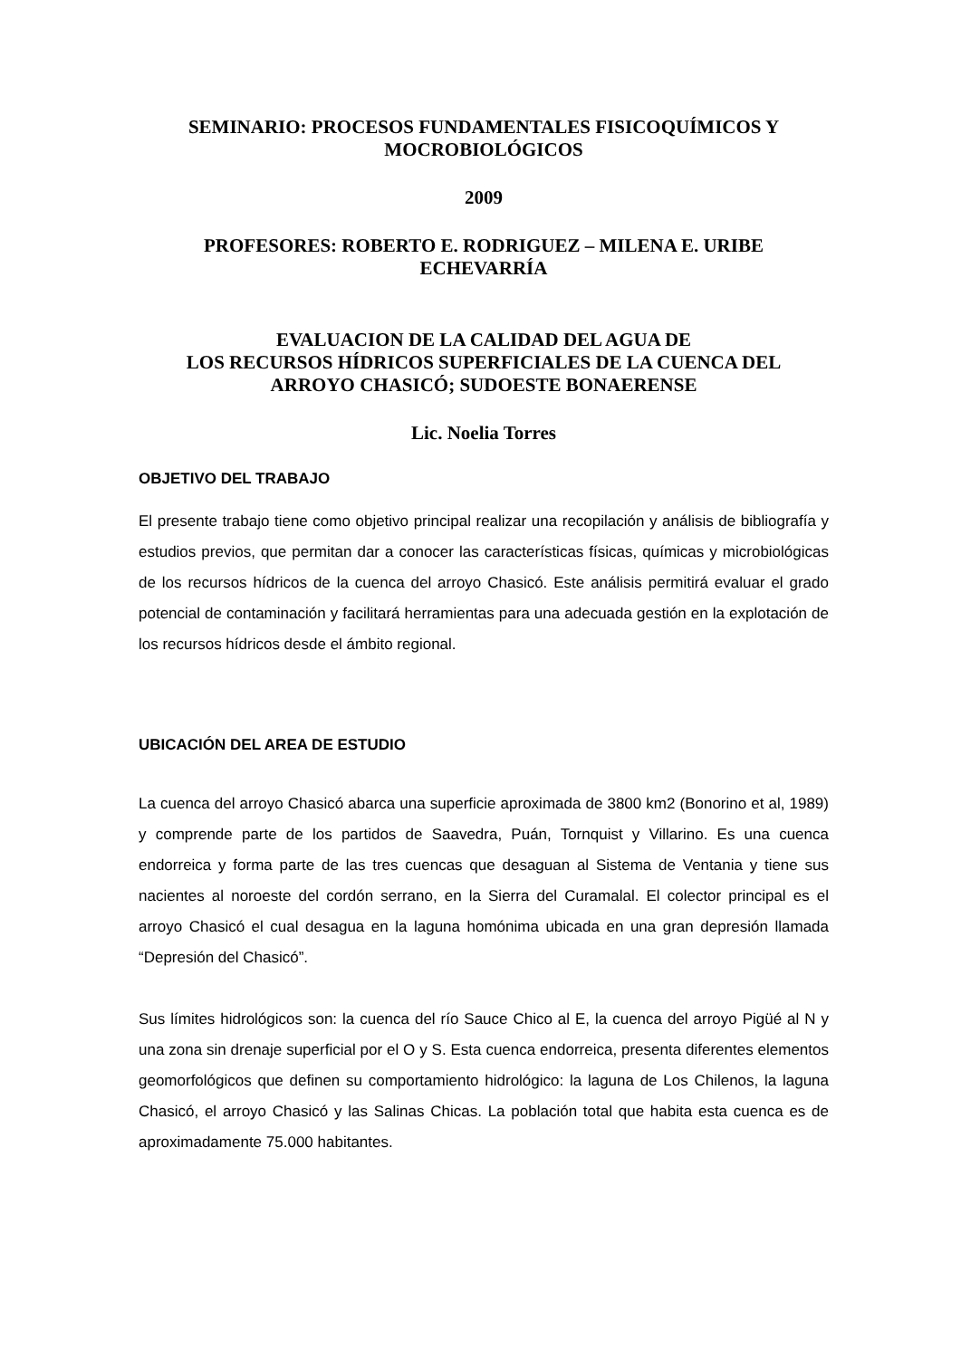SEMINARIO: PROCESOS FUNDAMENTALES FISICOQUÍMICOS Y
MOCROBIOLÓGICOS
2009
PROFESORES: ROBERTO E. RODRIGUEZ – MILENA E. URIBE
ECHEVARRÍA
EVALUACION DE LA CALIDAD DEL AGUA DE
LOS RECURSOS HÍDRICOS SUPERFICIALES DE LA CUENCA DEL
ARROYO CHASICÓ; SUDOESTE BONAERENSE
Lic. Noelia Torres
OBJETIVO DEL TRABAJO
El presente trabajo tiene como objetivo principal realizar una recopilación y análisis de bibliografía y estudios previos, que permitan dar a conocer las características físicas, químicas y microbiológicas de los recursos hídricos de la cuenca del arroyo Chasicó. Este análisis permitirá evaluar el grado potencial de contaminación y facilitará herramientas para una adecuada gestión en la explotación de los recursos hídricos desde el ámbito regional.
UBICACIÓN DEL AREA DE ESTUDIO
La cuenca del arroyo Chasicó abarca una superficie aproximada de 3800 km2 (Bonorino et al, 1989) y comprende parte de los partidos de Saavedra, Puán, Tornquist y Villarino. Es una cuenca endorreica y forma parte de las tres cuencas que desaguan al Sistema de Ventania y tiene sus nacientes al noroeste del cordón serrano, en la Sierra del Curamalal. El colector principal es el arroyo Chasicó el cual desagua en la laguna homónima ubicada en una gran depresión llamada “Depresión del Chasicó”.
Sus límites hidrológicos son: la cuenca del río Sauce Chico al E, la cuenca del arroyo Pigüé al N y una zona sin drenaje superficial por el O y S. Esta cuenca endorreica, presenta diferentes elementos geomorfológicos que definen su comportamiento hidrológico: la laguna de Los Chilenos, la laguna Chasicó, el arroyo Chasicó y las Salinas Chicas. La población total que habita esta cuenca es de aproximadamente 75.000 habitantes.